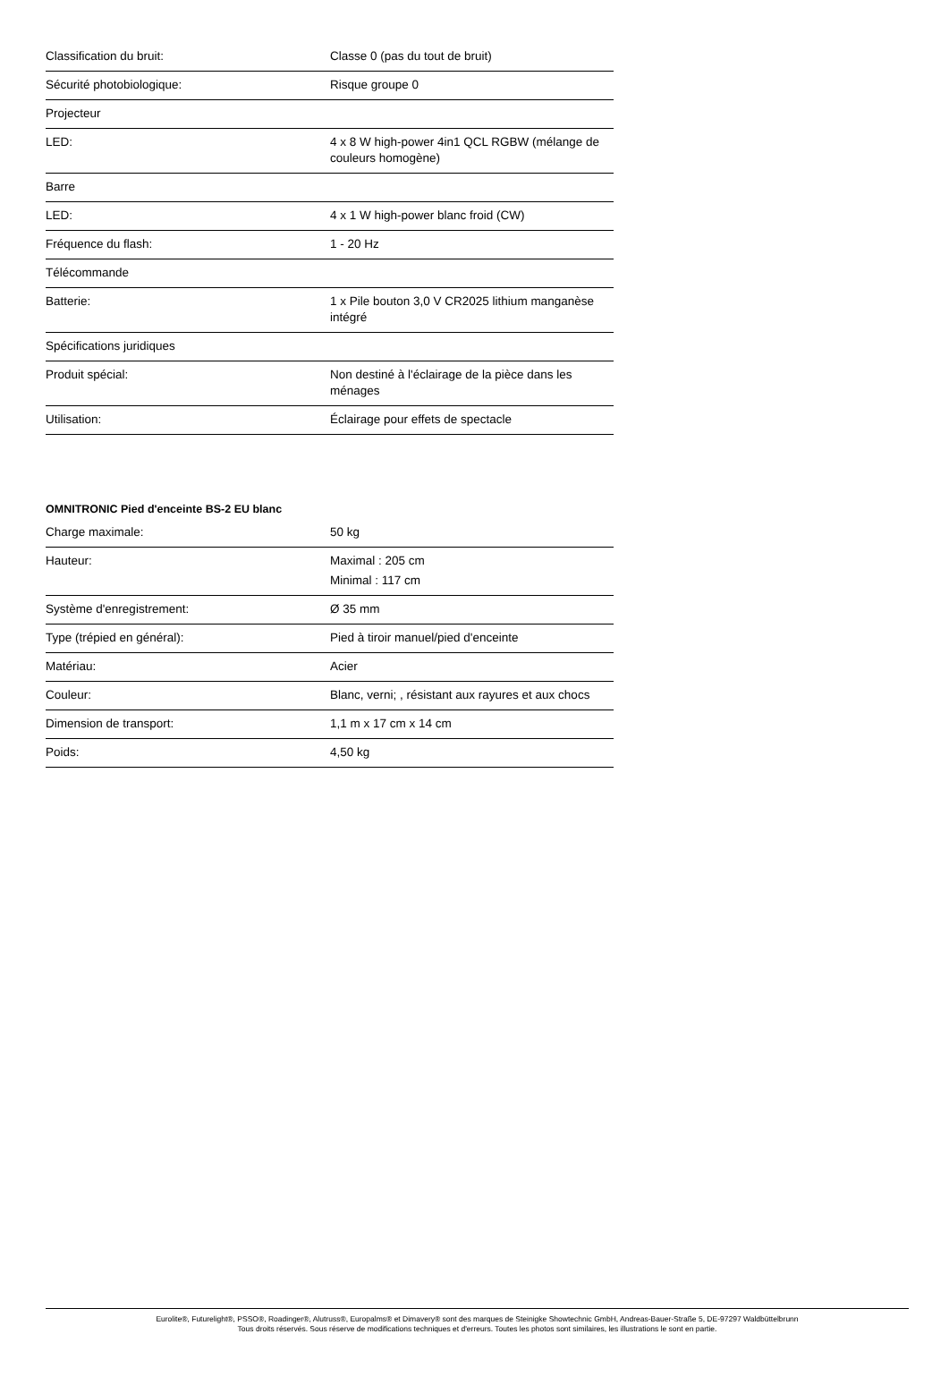| Classification du bruit: | Classe 0 (pas du tout de bruit) |
| Sécurité photobiologique: | Risque groupe 0 |
| Projecteur | |
| LED: | 4 x 8 W high-power 4in1 QCL RGBW (mélange de couleurs homogène) |
| Barre | |
| LED: | 4 x 1 W high-power blanc froid (CW) |
| Fréquence du flash: | 1 - 20 Hz |
| Télécommande | |
| Batterie: | 1 x Pile bouton 3,0 V CR2025 lithium manganèse intégré |
| Spécifications juridiques | |
| Produit spécial: | Non destiné à l'éclairage de la pièce dans les ménages |
| Utilisation: | Éclairage pour effets de spectacle |
OMNITRONIC Pied d'enceinte BS-2 EU blanc
| Charge maximale: | 50 kg |
| Hauteur: | Maximal : 205 cm Minimal : 117 cm |
| Système d'enregistrement: | Ø 35 mm |
| Type (trépied en général): | Pied à tiroir manuel/pied d'enceinte |
| Matériau: | Acier |
| Couleur: | Blanc, verni; , résistant aux rayures et aux chocs |
| Dimension de transport: | 1,1 m x 17 cm x 14 cm |
| Poids: | 4,50 kg |
Eurolite®, Futurelight®, PSSO®, Roadinger®, Alutruss®, Europalms® et Dimavery® sont des marques de Steinigke Showtechnic GmbH, Andreas-Bauer-Straße 5, DE-97297 Waldbüttelbrunn
Tous droits réservés. Sous réserve de modifications techniques et d'erreurs. Toutes les photos sont similaires, les illustrations le sont en partie.